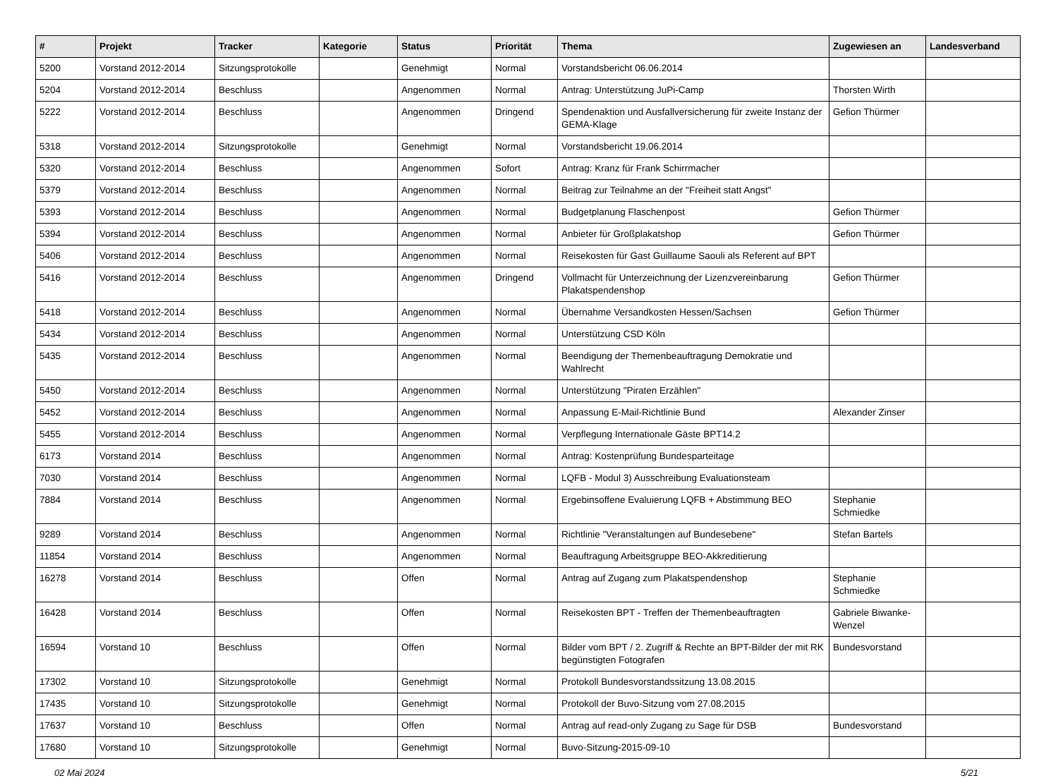| # | Projekt | Tracker | Kategorie | Status | Priorität | Thema | Zugewiesen an | Landesverband |
| --- | --- | --- | --- | --- | --- | --- | --- | --- |
| 5200 | Vorstand 2012-2014 | Sitzungsprotokolle | | Genehmigt | Normal | Vorstandsbericht 06.06.2014 | | |
| 5204 | Vorstand 2012-2014 | Beschluss | | Angenommen | Normal | Antrag: Unterstützung JuPi-Camp | Thorsten Wirth | |
| 5222 | Vorstand 2012-2014 | Beschluss | | Angenommen | Dringend | Spendenaktion und Ausfallversicherung für zweite Instanz der GEMA-Klage | Gefion Thürmer | |
| 5318 | Vorstand 2012-2014 | Sitzungsprotokolle | | Genehmigt | Normal | Vorstandsbericht 19.06.2014 | | |
| 5320 | Vorstand 2012-2014 | Beschluss | | Angenommen | Sofort | Antrag: Kranz für Frank Schirrmacher | | |
| 5379 | Vorstand 2012-2014 | Beschluss | | Angenommen | Normal | Beitrag zur Teilnahme an der "Freiheit statt Angst" | | |
| 5393 | Vorstand 2012-2014 | Beschluss | | Angenommen | Normal | Budgetplanung Flaschenpost | Gefion Thürmer | |
| 5394 | Vorstand 2012-2014 | Beschluss | | Angenommen | Normal | Anbieter für Großplakatshop | Gefion Thürmer | |
| 5406 | Vorstand 2012-2014 | Beschluss | | Angenommen | Normal | Reisekosten für Gast Guillaume Saouli als Referent auf BPT | | |
| 5416 | Vorstand 2012-2014 | Beschluss | | Angenommen | Dringend | Vollmacht für Unterzeichnung der Lizenzvereinbarung Plakatspendenshop | Gefion Thürmer | |
| 5418 | Vorstand 2012-2014 | Beschluss | | Angenommen | Normal | Übernahme Versandkosten Hessen/Sachsen | Gefion Thürmer | |
| 5434 | Vorstand 2012-2014 | Beschluss | | Angenommen | Normal | Unterstützung CSD Köln | | |
| 5435 | Vorstand 2012-2014 | Beschluss | | Angenommen | Normal | Beendigung der Themenbeauftragung Demokratie und Wahlrecht | | |
| 5450 | Vorstand 2012-2014 | Beschluss | | Angenommen | Normal | Unterstützung "Piraten Erzählen" | | |
| 5452 | Vorstand 2012-2014 | Beschluss | | Angenommen | Normal | Anpassung E-Mail-Richtlinie Bund | Alexander Zinser | |
| 5455 | Vorstand 2012-2014 | Beschluss | | Angenommen | Normal | Verpflegung Internationale Gäste BPT14.2 | | |
| 6173 | Vorstand 2014 | Beschluss | | Angenommen | Normal | Antrag: Kostenprüfung Bundesparteitage | | |
| 7030 | Vorstand 2014 | Beschluss | | Angenommen | Normal | LQFB - Modul 3) Ausschreibung Evaluationsteam | | |
| 7884 | Vorstand 2014 | Beschluss | | Angenommen | Normal | Ergebinsoffene Evaluierung LQFB + Abstimmung BEO | Stephanie Schmiedke | |
| 9289 | Vorstand 2014 | Beschluss | | Angenommen | Normal | Richtlinie "Veranstaltungen auf Bundesebene" | Stefan Bartels | |
| 11854 | Vorstand 2014 | Beschluss | | Angenommen | Normal | Beauftragung Arbeitsgruppe BEO-Akkreditierung | | |
| 16278 | Vorstand 2014 | Beschluss | | Offen | Normal | Antrag auf Zugang zum Plakatspendenshop | Stephanie Schmiedke | |
| 16428 | Vorstand 2014 | Beschluss | | Offen | Normal | Reisekosten BPT - Treffen der Themenbeauftragten | Gabriele Biwanke-Wenzel | |
| 16594 | Vorstand 10 | Beschluss | | Offen | Normal | Bilder vom BPT / 2. Zugriff & Rechte an BPT-Bilder der mit RK begünstigten Fotografen | Bundesvorstand | |
| 17302 | Vorstand 10 | Sitzungsprotokolle | | Genehmigt | Normal | Protokoll Bundesvorstandssitzung 13.08.2015 | | |
| 17435 | Vorstand 10 | Sitzungsprotokolle | | Genehmigt | Normal | Protokoll der Buvo-Sitzung vom 27.08.2015 | | |
| 17637 | Vorstand 10 | Beschluss | | Offen | Normal | Antrag auf read-only Zugang zu Sage für DSB | Bundesvorstand | |
| 17680 | Vorstand 10 | Sitzungsprotokolle | | Genehmigt | Normal | Buvo-Sitzung-2015-09-10 | | |
02 Mai 2024 5/21